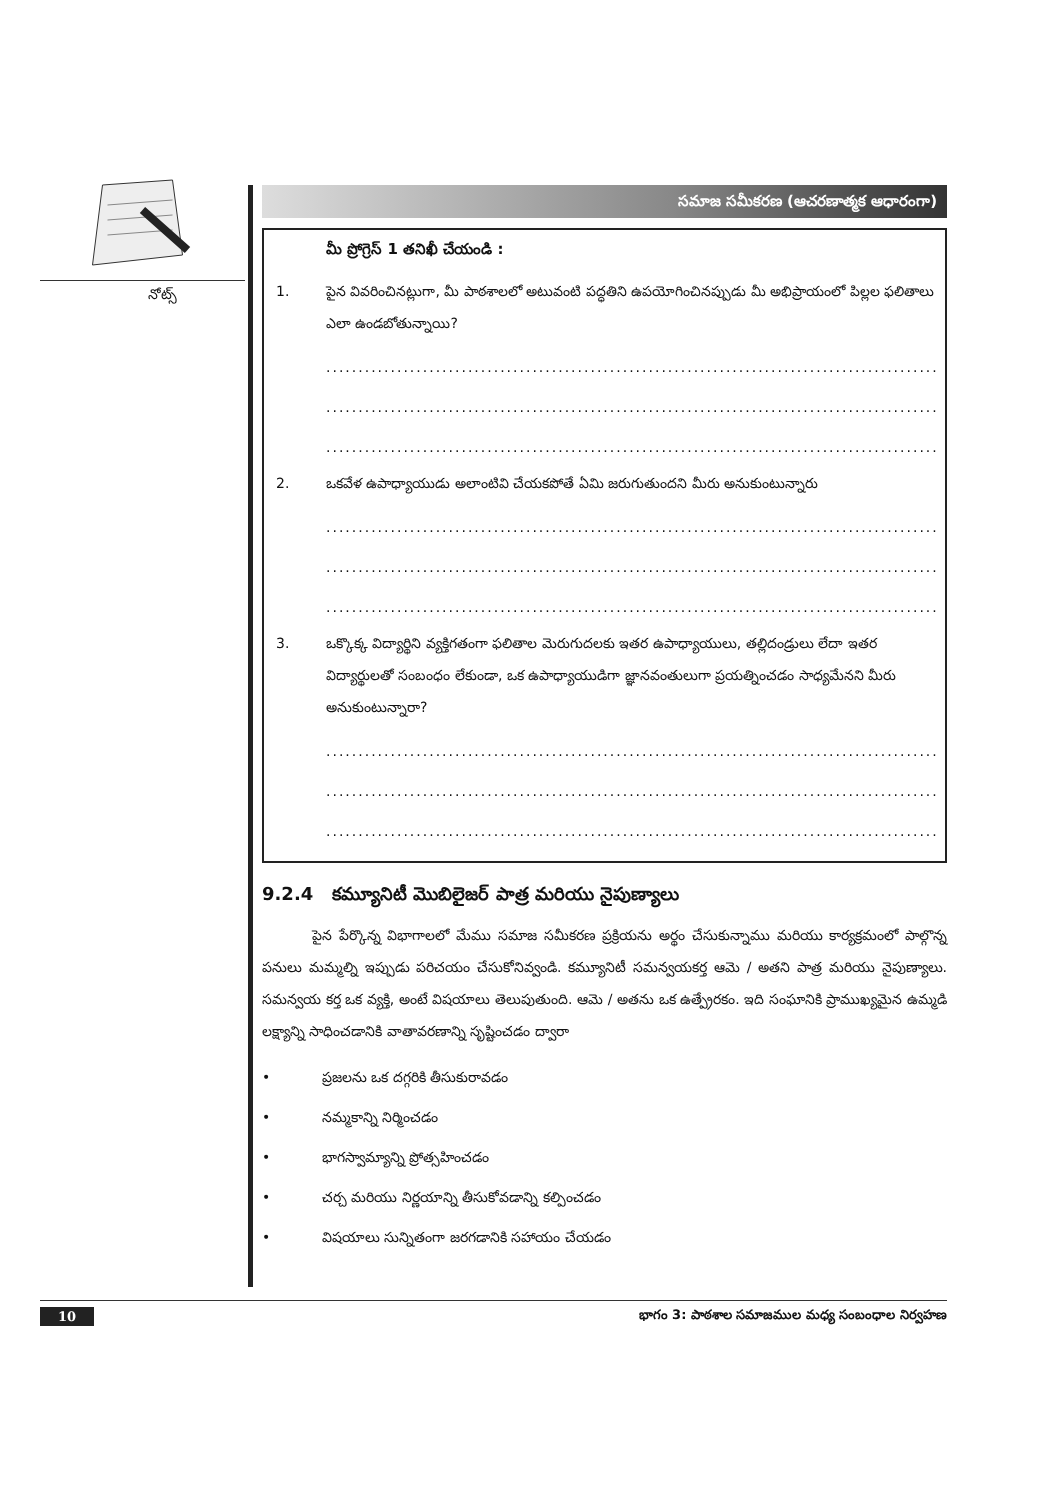నోట్స్
సమాజ సమీకరణ (ఆచరణాత్మక ఆధారంగా)
మీ ప్రోగ్రెస్ 1 తనిఖీ చేయండి :
1. పైన వివరించినట్లుగా, మీ పాఠశాలలో అటువంటి పద్ధతిని ఉపయోగించినప్పుడు మీ అభిప్రాయంలో పిల్లల ఫలితాలు ఎలా ఉండబోతున్నాయి?
......................................................................................................
......................................................................................................
......................................................................................................
2. ఒకవేళ ఉపాధ్యాయుడు అలాంటివి చేయకపోతే ఏమి జరుగుతుందని మీరు అనుకుంటున్నారు
......................................................................................................
......................................................................................................
......................................................................................................
3. ఒక్కొక్క విద్యార్థిని వ్యక్తిగతంగా ఫలితాల మెరుగుదలకు ఇతర ఉపాధ్యాయులు, తల్లిదండ్రులు లేదా ఇతర విద్యార్థులతో సంబంధం లేకుండా, ఒక ఉపాధ్యాయుడిగా జ్ఞానవంతులుగా ప్రయత్నించడం సాధ్యమేనని మీరు అనుకుంటున్నారా?
......................................................................................................
......................................................................................................
......................................................................................................
9.2.4 కమ్యూనిటీ మొబిలైజర్ పాత్ర మరియు నైపుణ్యాలు
పైన పేర్కొన్న విభాగాలలో మేము సమాజ సమీకరణ ప్రక్రియను అర్థం చేసుకున్నాము మరియు కార్యక్రమంలో పాల్గొన్న పనులు మమ్మల్ని ఇప్పుడు పరిచయం చేసుకోనివ్వండి. కమ్యూనిటీ సమన్వయకర్త ఆమె / అతని పాత్ర మరియు నైపుణ్యాలు. సమన్వయ కర్త ఒక వ్యక్తి, అంటే విషయాలు తెలుపుతుంది. ఆమె / అతను ఒక ఉత్ప్రేరకం. ఇది సంఘానికి ప్రాముఖ్యమైన ఉమ్మడి లక్ష్యాన్ని సాధించడానికి వాతావరణాన్ని సృష్టించడం ద్వారా
• ప్రజలను ఒక దగ్గరికి తీసుకురావడం
• నమ్మకాన్ని నిర్మించడం
• భాగస్వామ్యాన్ని ప్రోత్సహించడం
• చర్చ మరియు నిర్ణయాన్ని తీసుకోవడాన్ని కల్పించడం
• విషయాలు సున్నితంగా జరగడానికి సహాయం చేయడం
10 భాగం 3: పాఠశాల సమాజముల మధ్య సంబంధాల నిర్వహణ